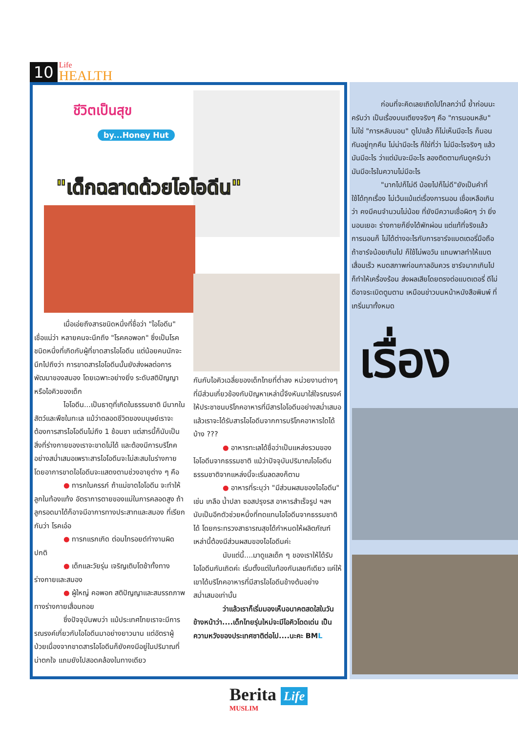10
Life
HEALTH
ชีวิตเป็นสุข
by...Honey Hut
"เด็กฉลาดด้วยไอโอดีน"
เมื่อเอ่ยถึงสารชนิดหนึ่งที่ชื่อว่า "ไอโอดีน" เชื่อแน่ว่า หลายคนจะนึกถึง "โรคคอพอก" ซึ่งเป็นโรคชนิดหนึ่งที่เกิดกับผู้ที่ขาดสารไอโอดีน แต่น้อยคนนักจะนึกไปถึงว่า การขาดสารไอโอดีนนั้นยังส่งผลต่อการพัฒนาของสมอง โดยเฉพาะอย่างยิ่ง ระดับสติปัญญาหรือไอคิวของเด็ก
ไอโอดีน...เป็นธาตุที่เกิดในธรรมชาติ มีมากในสัตว์และพืชในทะเล แม้ว่าตลอดชีวิตของมนุษย์เราจะต้องการสารไอโอดีนไม่ถึง 1 ช้อนชา แต่สารนี้ก็นับเป็นสิ่งที่ร่างกายของเราจะขาดไม่ได้ และต้องมีการบริโภคอย่างสม่ำเสมอเพราะสารไอโอดีนจะไม่สะสมในร่างกาย โดยอาการขาดไอโอดีนจะแสดงตามช่วงอายุต่าง ๆ คือ
● ทารกในครรภ์ ถ้าแม่ขาดไอโอดีน จะทำให้ลูกในท้องแท้ง อัตราการตายของแม่ในการคลอดสูง ถ้าลูกรอดมาได้ก็อาจมีอาการทางประสาทและสมอง ที่เรียกกันว่า โรคเอ๋อ
● ทารกแรกเกิด ต่อมไทรอยด์ทำงานผิดปกติ
● เด็กและวัยรุ่น เจริญเติบโตช้าทั้งทางร่างกายและสมอง
● ผู้ใหญ่ คอพอก สติปัญญาและสมรรถภาพทางร่างกายเสื่อมถอย
ซึ่งปัจจุบันพบว่า แม้ประเทศไทยเราจะมีการรณรงค์เกี่ยวกับไอโอดีนมาอย่างยาวนาน แต่อัตราผู้ป่วยเนื่องจากขาดสารไอโอดีนก็ยังคงมีอยู่ในปริมาณที่น่าตกใจ แถมยังไปสอดคล้องในทางเดียว
กันกับไอคิวเฉลี่ยของเด็กไทยที่ต่ำลง หน่วยงานต่างๆ ที่มีส่วนเกี่ยวข้องกับปัญหาเหล่านี้จึงหันมาใส่ใจรณรงค์ให้ประชาชนบริโภคอาหารที่มีสารไอโอดีนอย่างสม่ำเสมอ แล้วเราจะได้รับสารไอโอดีนจากการบริโภคอาหารใดได้บ้าง ???
● อาหารทะเลได้ชื่อว่าเป็นแหล่งรวมของไอโอดีนจากธรรมชาติ แม้ว่าปัจจุบันปริมาณไอโอดีนธรรมชาติจากแหล่งนี้จะเริ่มลดลงก็ตาม
● อาหารที่ระบุว่า "มีส่วนผสมของไอโอดีน" เช่น เกลือ น้ำปลา ซอสปรุงรส อาหารสำเร็จรูป ฯลฯ นับเป็นอีกตัวช่วยหนึ่งที่ทดแทนไอโอดีนจากธรรมชาติได้ โดยกระทรวงสาธารณสุขได้กำหนดให้ผลิตภัณฑ์เหล่านี้ต้องมีส่วนผสมของไอโอดีนค่ะ
นับแต่นี้....มาดูแลเด็ก ๆ ของเราให้ได้รับไอโอดีนกันเถิดค่ะ เริ่มตั้งแต่ในท้องกันเลยทีเดียว แค่ให้เขาได้บริโภคอาหารที่มีสารไอโอดีนข้างต้นอย่างสม่ำเสมอเท่านั้น
ว่าแล้วเราก็เริ่มมองเห็นอนาคตสดใสในวันข้างหน้าว่า....เด็กไทยรุ่นใหม่จะมีไอคิวโดดเด่น เป็นความหวังของประเทศชาติต่อไป....นะคะ BML
ก่อนที่จะคิดเลยเถิดไปไกลกว่านี้ ย้ำก่อนนะครับว่า เป็นเรื่องบนเตียงจริงๆ คือ "การนอนหลับ" ไม่ใช่ "การหลับนอน" ดูไปแล้ว ก็ไม่เห็นมีอะไร ก็นอนกันอยู่ทุกคืน ไม่น่ามีอะไร ก็ใช่ที่ว่า ไม่มีอะไรจริงๆ แล้ว มันมีอะไร ว่าแต่มันจะมีอะไร ลองติดตามกันดูครับว่า มันมีอะไรในความไม่มีอะไร
"มากไปก็ไม่ดี น้อยไปก็ไม่ดี"ยังเป็นคำที่ใช้ได้ทุกเรื่อง ไม่เว้นแม้แต่เรื่องการนอน เชื่อเหลือเกินว่า คงมีคนจำนวนไม่น้อย ที่ยังมีความเชื่อผิดๆ ว่า ยิ่งนอนเยอะ ร่างกายก็ยิ่งได้พักผ่อน แต่แท้ที่จริงแล้ว การนอนก็ ไม่ได้ต่างอะไรกับการชาร์จแบตเตอรี่มือถือ ถ้าชาร์จน้อยเกินไป ก็ใช้ไม่พอวัน แถมพาลทำให้แบตเสื่อมเร็ว หมดสภาพก่อนกาลอันควร ชาร์จมากเกินไปก็ทำให้เครื่องร้อน ส่งผลเสียโดยตรงต่อแบตเตอรี่ ดีไม่ดีอาจระเบิดตูมตาม เหมือนข่าวบนหน้าหนังสือพิมพ์ ที่เกริ่นมาทั้งหมด
เรื่อง
Berita Life
MUSLIM